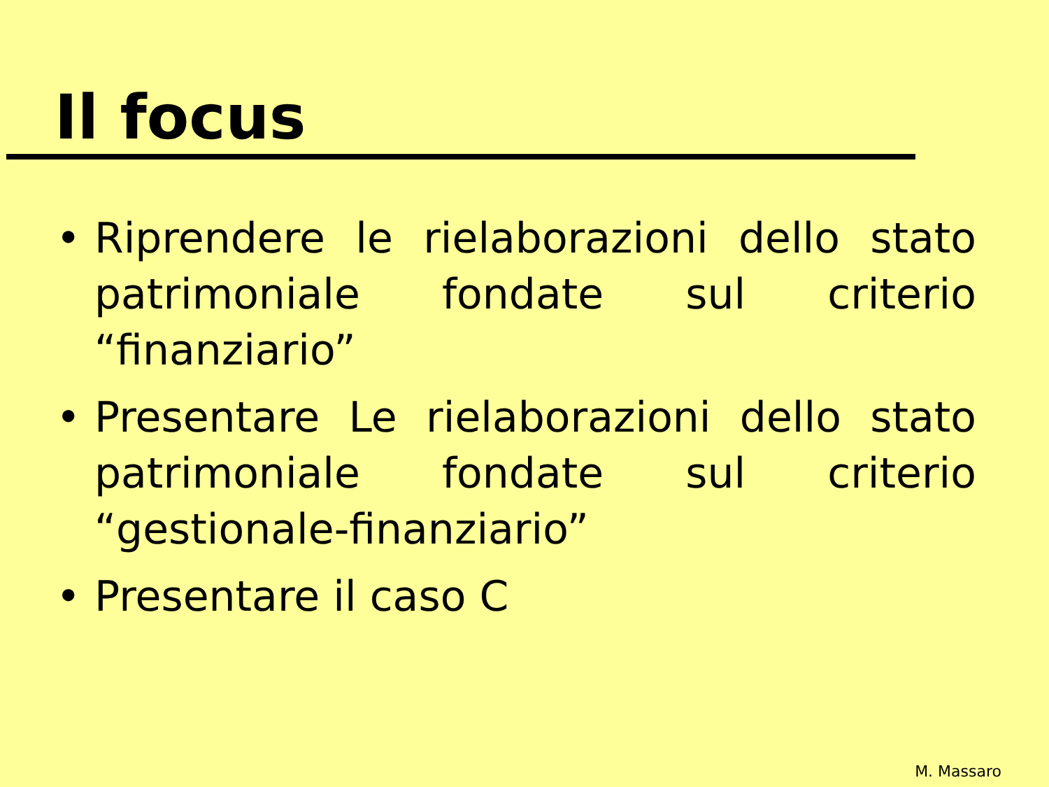Il focus
• Riprendere le rielaborazioni dello stato patrimoniale fondate sul criterio “finanziario”
• Presentare Le rielaborazioni dello stato patrimoniale fondate sul criterio “gestionale-finanziario”
• Presentare il caso C
M. Massaro